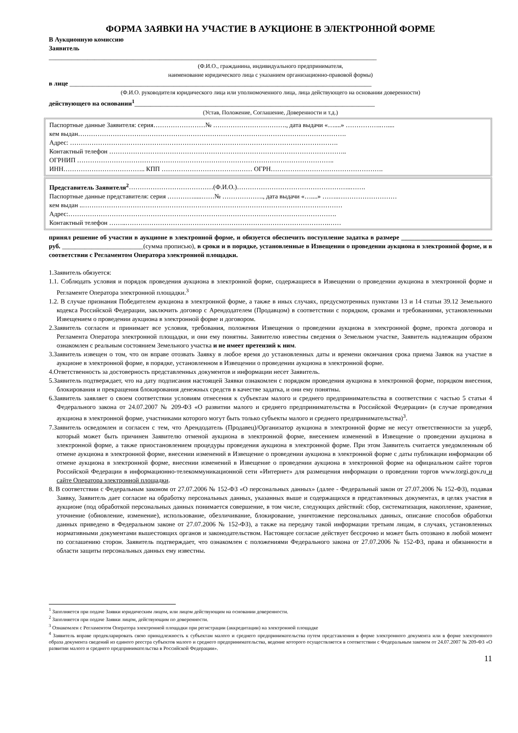ФОРМА ЗАЯВКИ НА УЧАСТИЕ В АУКЦИОНЕ В ЭЛЕКТРОННОЙ ФОРМЕ
В Аукционную комиссию
Заявитель
_____________________________________________________________________________________________________
(Ф.И.О., гражданина, индивидуального предпринимателя,
наименование юридического лица с указанием организационно-правовой формы)
в лице _____________________________________________________________________________________________
(Ф.И.О. руководителя юридического лица или уполномоченного лица, лица действующего на основании доверенности)
действующего на основании<sup>1</sup>__________________________________________________________________________
(Устав, Положение, Соглашение, Доверенности и т.д.)
Паспортные данные Заявителя: серия……………………№ ……………………………., дата выдачи «…....» ……………..…....
кем выдан…………………………………………………………………………………………………………….
Адрес: …………………………………………………………………………………………………………….
Контактный телефон ………………………………………………………………………………………………..
ОГРНИП ………………………………………………………………………………………………………..
ИНН……………………………….. КПП …………………………………… ОГРН…………………………………………….
Представитель Заявителя<sup>2</sup>…………………………………(Ф.И.О.)……………………………………………..…….
Паспортные данные представителя: серия ………….....……№ ………………., дата выдачи «…....» ……..………………………
кем выдан ..…………………………………………………………………………………………………………
Адрес:…………………………………………………………………………………………………………….
Контактный телефон ……..………………………………………………………………………………….……
принял решение об участии в аукционе в электронной форме, и обязуется обеспечить поступление задатка в размере ____________________________ руб. _________________________(сумма прописью), в сроки и в порядке, установленные в Извещении о проведении аукциона в электронной форме, и в соответствии с Регламентом Оператора электронной площадки.
1.Заявитель обязуется:
1.1. Соблюдать условия и порядок проведения аукциона в электронной форме, содержащиеся в Извещении о проведении аукциона в электронной форме и Регламенте Оператора электронной площадки.<sup>3</sup>
1.2. В случае признания Победителем аукциона в электронной форме, а также в иных случаях, предусмотренных пунктами 13 и 14 статьи 39.12 Земельного кодекса Российской Федерации, заключить договор с Арендодателем (Продавцом) в соответствии с порядком, сроками и требованиями, установленными Извещением о проведении аукциона в электронной форме и договором.
2.Заявитель согласен и принимает все условия, требования, положения Извещения о проведении аукциона в электронной форме, проекта договора и Регламента Оператора электронной площадки, и они ему понятны. Заявителю известны сведения о Земельном участке, Заявитель надлежащим образом ознакомлен с реальным состоянием Земельного участка и не имеет претензий к ним.
3.Заявитель извещен о том, что он вправе отозвать Заявку в любое время до установленных даты и времени окончания срока приема Заявок на участие в аукционе в электронной форме, в порядке, установленном в Извещении о проведении аукциона в электронной форме.
4.Ответственность за достоверность представленных документов и информации несет Заявитель.
5.Заявитель подтверждает, что на дату подписания настоящей Заявки ознакомлен с порядком проведения аукциона в электронной форме, порядком внесения, блокирования и прекращения блокирования денежных средств в качестве задатка, и они ему понятны.
6.Заявитель заявляет о своем соответствии условиям отнесения к субъектам малого и среднего предпринимательства в соответствии с частью 5 статьи 4 Федерального закона от 24.07.2007 № 209-ФЗ «О развитии малого и среднего предпринимательства в Российской Федерации» (в случае проведения аукциона в электронной форме, участниками которого могут быть только субъекты малого и среднего предпринимательства)<sup>3</sup>.
7.Заявитель осведомлен и согласен с тем, что Арендодатель (Продавец)/Организатор аукциона в электронной форме не несут ответственности за ущерб, который может быть причинен Заявителю отменой аукциона в электронной форме, внесением изменений в Извещение о проведении аукциона в электронной форме, а также приостановлением процедуры проведения аукциона в электронной форме. При этом Заявитель считается уведомленным об отмене аукциона в электронной форме, внесении изменений в Извещение о проведении аукциона в электронной форме с даты публикации информации об отмене аукциона в электронной форме, внесении изменений в Извещение о проведении аукциона в электронной форме на официальном сайте торгов Российской Федерации в информационно-телекоммуникационной сети «Интернет» для размещения информации о проведении торгов www.torgi.gov.ru и сайте Оператора электронной площадки.
8. В соответствии с Федеральным законом от 27.07.2006 № 152-ФЗ «О персональных данных» (далее - Федеральный закон от 27.07.2006 № 152-ФЗ), подавая Заявку, Заявитель дает согласие на обработку персональных данных, указанных выше и содержащихся в представленных документах, в целях участия в аукционе (под обработкой персональных данных понимается совершение, в том числе, следующих действий: сбор, систематизация, накопление, хранение, уточнение (обновление, изменение), использование, обезличивание, блокирование, уничтожение персональных данных, описание способов обработки данных приведено в Федеральном законе от 27.07.2006 № 152-ФЗ), а также на передачу такой информации третьим лицам, в случаях, установленных нормативными документами вышестоящих органов и законодательством. Настоящее согласие действует бессрочно и может быть отозвано в любой момент по соглашению сторон. Заявитель подтверждает, что ознакомлен с положениями Федерального закона от 27.07.2006 № 152-ФЗ, права и обязанности в области защиты персональных данных ему известны.
<sup>1</sup> Заполняется при подаче Заявки юридическим лицом, или лицом действующим на основании доверенности.
<sup>2</sup> Заполняется при подаче Заявки лицом, действующим по доверенности.
<sup>3</sup> Ознакомлен с Регламентом Оператора электронной площадки при регистрации (аккредитации) на электронной площадке
<sup>4</sup> Заявитель вправе продекларировать свою принадлежность к субъектам малого и среднего предпринимательства путем представления в форме электронного документа или в форме электронного образа документа сведений из единого реестра субъектов малого и среднего предпринимательства, ведение которого осуществляется в соответствии с Федеральным законом от 24.07.2007 № 209-ФЗ «О развитии малого и среднего предпринимательства в Российской Федерации».
11